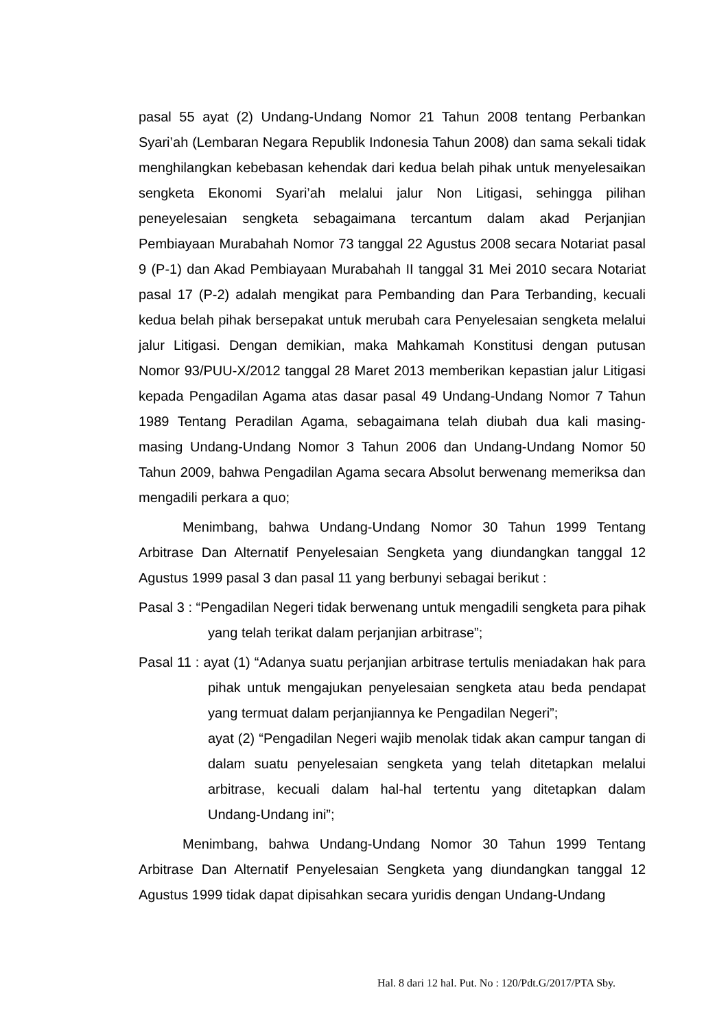pasal 55 ayat (2) Undang-Undang Nomor 21 Tahun 2008 tentang Perbankan Syari’ah (Lembaran Negara Republik Indonesia Tahun 2008) dan sama sekali tidak menghilangkan kebebasan kehendak dari kedua belah pihak untuk menyelesaikan sengketa Ekonomi Syari’ah melalui jalur Non Litigasi, sehingga pilihan peneyelesaian sengketa sebagaimana tercantum dalam akad Perjanjian Pembiayaan Murabahah Nomor 73 tanggal 22 Agustus 2008 secara Notariat pasal 9 (P-1) dan Akad Pembiayaan Murabahah II tanggal 31 Mei 2010 secara Notariat pasal 17 (P-2) adalah mengikat para Pembanding dan Para Terbanding, kecuali kedua belah pihak bersepakat untuk merubah cara Penyelesaian sengketa melalui jalur Litigasi. Dengan demikian, maka Mahkamah Konstitusi dengan putusan Nomor 93/PUU-X/2012 tanggal 28 Maret 2013 memberikan kepastian jalur Litigasi kepada Pengadilan Agama atas dasar pasal 49 Undang-Undang Nomor 7 Tahun 1989 Tentang Peradilan Agama, sebagaimana telah diubah dua kali masing-masing Undang-Undang Nomor 3 Tahun 2006 dan Undang-Undang Nomor 50 Tahun 2009, bahwa Pengadilan Agama secara Absolut berwenang memeriksa dan mengadili perkara a quo;
Menimbang, bahwa Undang-Undang Nomor 30 Tahun 1999 Tentang Arbitrase Dan Alternatif Penyelesaian Sengketa yang diundangkan tanggal 12 Agustus 1999 pasal 3 dan pasal 11 yang berbunyi sebagai berikut :
Pasal 3 : “Pengadilan Negeri tidak berwenang untuk mengadili sengketa para pihak yang telah terikat dalam perjanjian arbitrase”;
Pasal 11 : ayat (1) “Adanya suatu perjanjian arbitrase tertulis meniadakan hak para pihak untuk mengajukan penyelesaian sengketa atau beda pendapat yang termuat dalam perjanjiannya ke Pengadilan Negeri”;
ayat (2) “Pengadilan Negeri wajib menolak tidak akan campur tangan di dalam suatu penyelesaian sengketa yang telah ditetapkan melalui arbitrase, kecuali dalam hal-hal tertentu yang ditetapkan dalam Undang-Undang ini”;
Menimbang, bahwa Undang-Undang Nomor 30 Tahun 1999 Tentang Arbitrase Dan Alternatif Penyelesaian Sengketa yang diundangkan tanggal 12 Agustus 1999 tidak dapat dipisahkan secara yuridis dengan Undang-Undang
Hal. 8 dari 12 hal. Put. No : 120/Pdt.G/2017/PTA Sby.